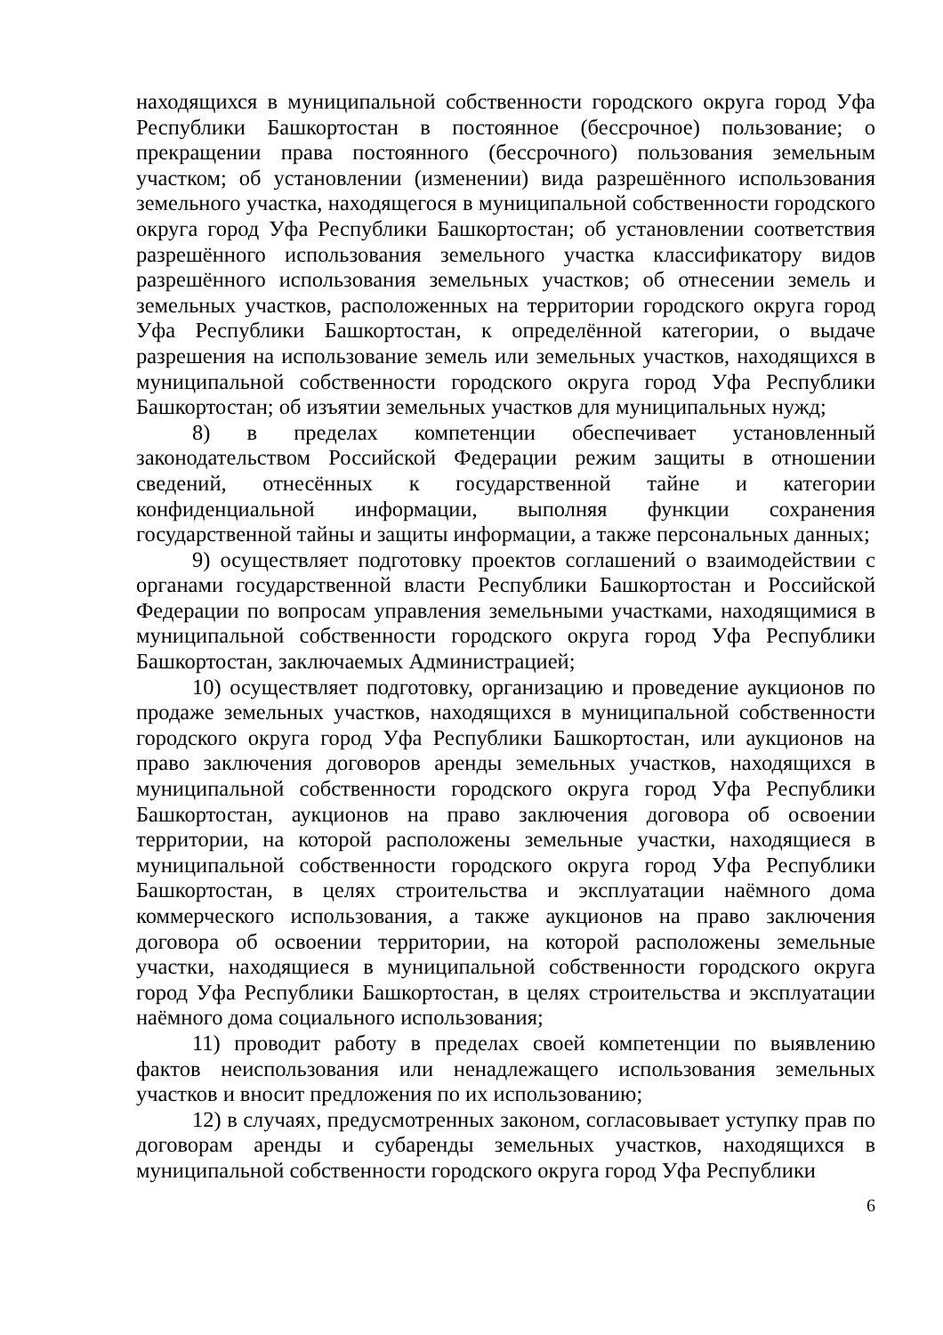находящихся в муниципальной собственности городского округа город Уфа Республики Башкортостан в постоянное (бессрочное) пользование; о прекращении права постоянного (бессрочного) пользования земельным участком; об установлении (изменении) вида разрешённого использования земельного участка, находящегося в муниципальной собственности городского округа город Уфа Республики Башкортостан; об установлении соответствия разрешённого использования земельного участка классификатору видов разрешённого использования земельных участков; об отнесении земель и земельных участков, расположенных на территории городского округа город Уфа Республики Башкортостан, к определённой категории, о выдаче разрешения на использование земель или земельных участков, находящихся в муниципальной собственности городского округа город Уфа Республики Башкортостан; об изъятии земельных участков для муниципальных нужд;
8) в пределах компетенции обеспечивает установленный законодательством Российской Федерации режим защиты в отношении сведений, отнесённых к государственной тайне и категории конфиденциальной информации, выполняя функции сохранения государственной тайны и защиты информации, а также персональных данных;
9) осуществляет подготовку проектов соглашений о взаимодействии с органами государственной власти Республики Башкортостан и Российской Федерации по вопросам управления земельными участками, находящимися в муниципальной собственности городского округа город Уфа Республики Башкортостан, заключаемых Администрацией;
10) осуществляет подготовку, организацию и проведение аукционов по продаже земельных участков, находящихся в муниципальной собственности городского округа город Уфа Республики Башкортостан, или аукционов на право заключения договоров аренды земельных участков, находящихся в муниципальной собственности городского округа город Уфа Республики Башкортостан, аукционов на право заключения договора об освоении территории, на которой расположены земельные участки, находящиеся в муниципальной собственности городского округа город Уфа Республики Башкортостан, в целях строительства и эксплуатации наёмного дома коммерческого использования, а также аукционов на право заключения договора об освоении территории, на которой расположены земельные участки, находящиеся в муниципальной собственности городского округа город Уфа Республики Башкортостан, в целях строительства и эксплуатации наёмного дома социального использования;
11) проводит работу в пределах своей компетенции по выявлению фактов неиспользования или ненадлежащего использования земельных участков и вносит предложения по их использованию;
12) в случаях, предусмотренных законом, согласовывает уступку прав по договорам аренды и субаренды земельных участков, находящихся в муниципальной собственности городского округа город Уфа Республики
6